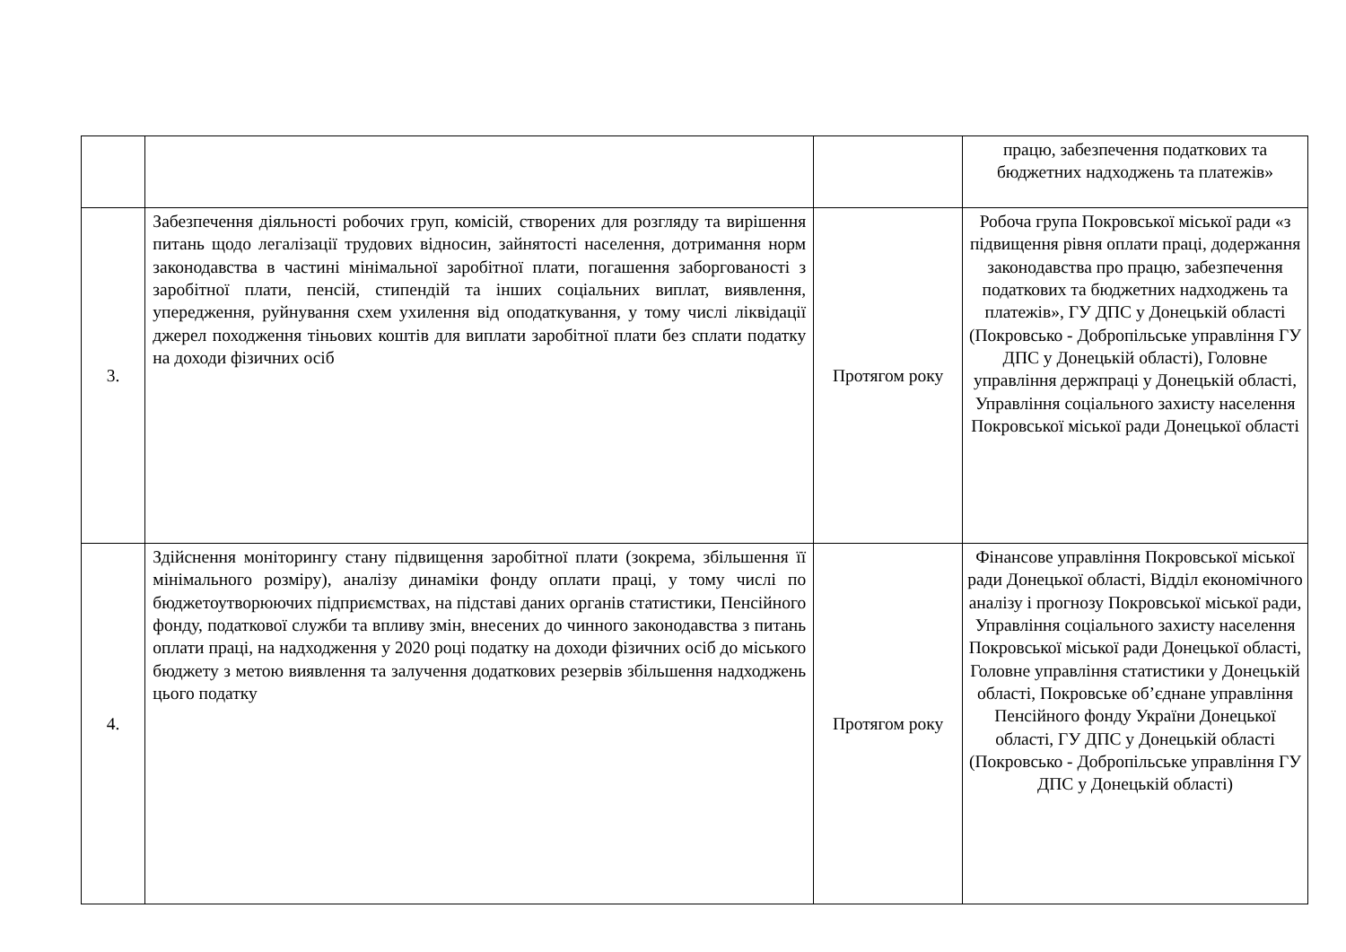| | | | працю, забезпечення податкових та бюджетних надходжень та платежів» |
| 3. | Забезпечення діяльності робочих груп, комісій, створених для розгляду та вирішення питань щодо легалізації трудових відносин, зайнятості населення, дотримання норм законодавства в частині мінімальної заробітної плати, погашення заборгованості з заробітної плати, пенсій, стипендій та інших соціальних виплат, виявлення, упередження, руйнування схем ухилення від оподаткування, у тому числі ліквідації джерел походження тіньових коштів для виплати заробітної плати без сплати податку на доходи фізичних осіб | Протягом року | Робоча група Покровської міської ради «з підвищення рівня оплати праці, додержання законодавства про працю, забезпечення податкових та бюджетних надходжень та платежів», ГУ ДПС у Донецькій області (Покровсько - Добропільське управління ГУ ДПС у Донецькій області), Головне управління держпраці у Донецькій області, Управління соціального захисту населення Покровської міської ради Донецької області |
| 4. | Здійснення моніторингу стану підвищення заробітної плати (зокрема, збільшення її мінімального розміру), аналізу динаміки фонду оплати праці, у тому числі по бюджетоутворюючих підприємствах, на підставі даних органів статистики, Пенсійного фонду, податкової служби та впливу змін, внесених до чинного законодавства з питань оплати праці, на надходження у 2020 році податку на доходи фізичних осіб до міського бюджету з метою виявлення та залучення додаткових резервів збільшення надходжень цього податку | Протягом року | Фінансове управління Покровської міської ради Донецької області, Відділ економічного аналізу і прогнозу Покровської міської ради, Управління соціального захисту населення Покровської міської ради Донецької області, Головне управління статистики у Донецькій області, Покровське об’єднане управління Пенсійного фонду України Донецької області, ГУ ДПС у Донецькій області (Покровсько - Добропільське управління ГУ ДПС у Донецькій області) |